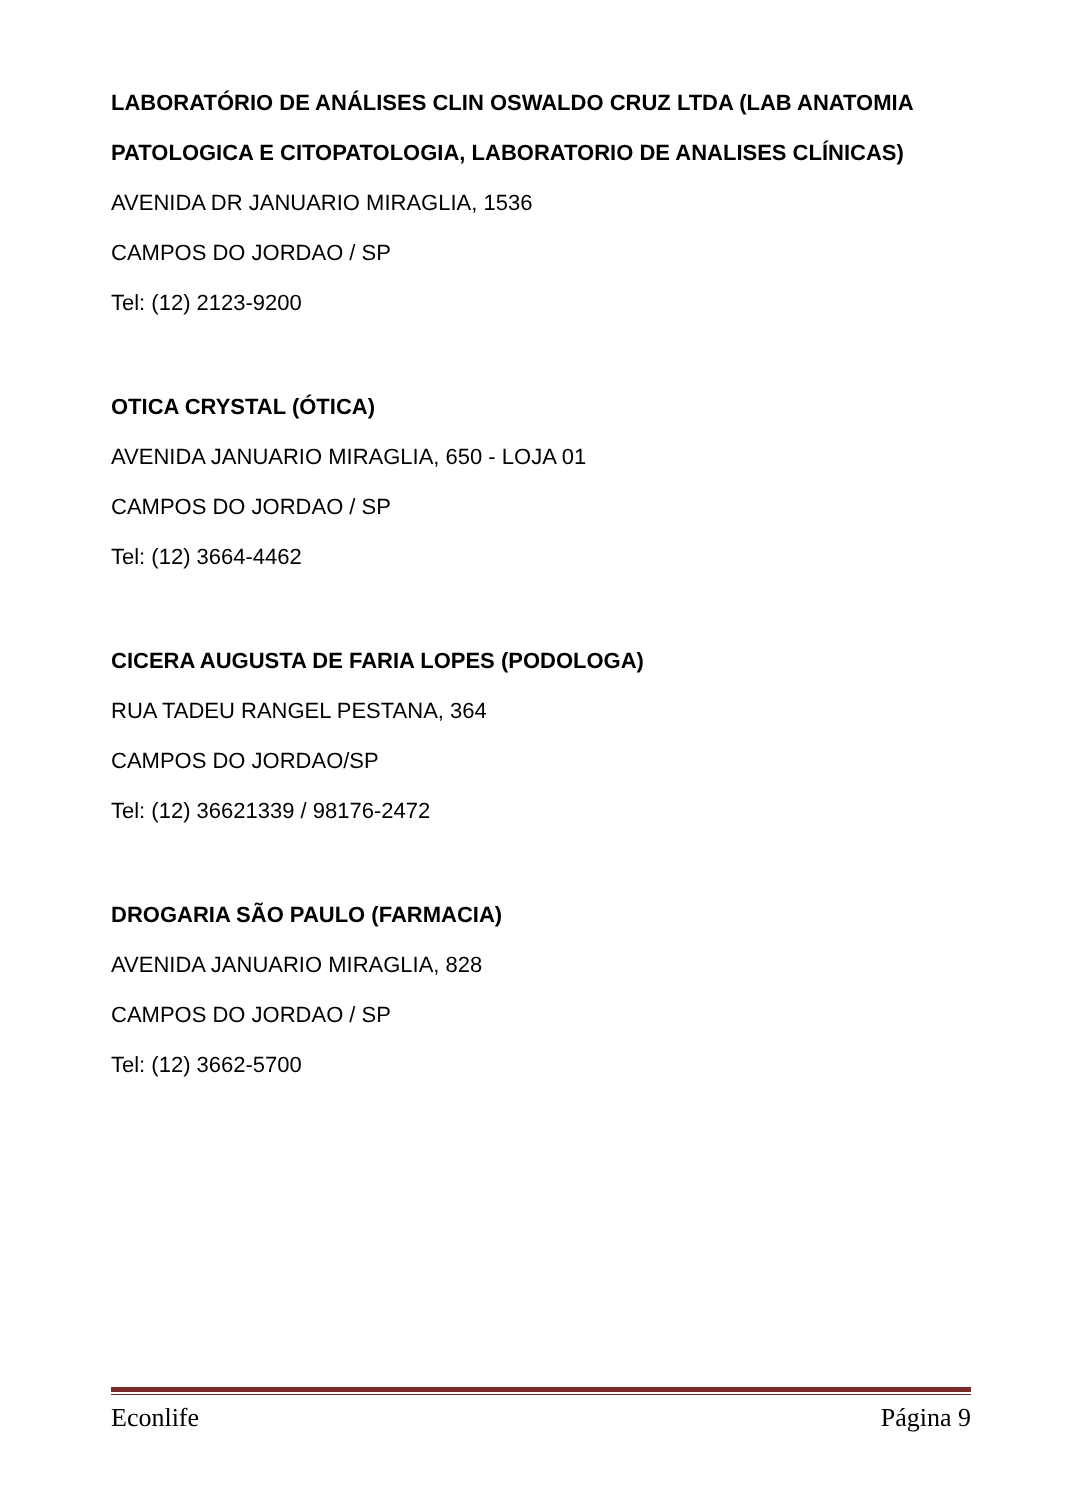LABORATÓRIO DE ANÁLISES CLIN OSWALDO CRUZ LTDA (LAB ANATOMIA PATOLOGICA E CITOPATOLOGIA, LABORATORIO DE ANALISES CLÍNICAS)
AVENIDA DR JANUARIO MIRAGLIA, 1536
CAMPOS DO JORDAO / SP
Tel: (12) 2123-9200
OTICA CRYSTAL (ÓTICA)
AVENIDA JANUARIO MIRAGLIA, 650 - LOJA 01
CAMPOS DO JORDAO / SP
Tel: (12) 3664-4462
CICERA AUGUSTA DE FARIA LOPES (PODOLOGA)
RUA TADEU RANGEL PESTANA, 364
CAMPOS DO JORDAO/SP
Tel: (12) 36621339 / 98176-2472
DROGARIA SÃO PAULO (FARMACIA)
AVENIDA JANUARIO MIRAGLIA, 828
CAMPOS DO JORDAO / SP
Tel: (12) 3662-5700
Econlife Página 9